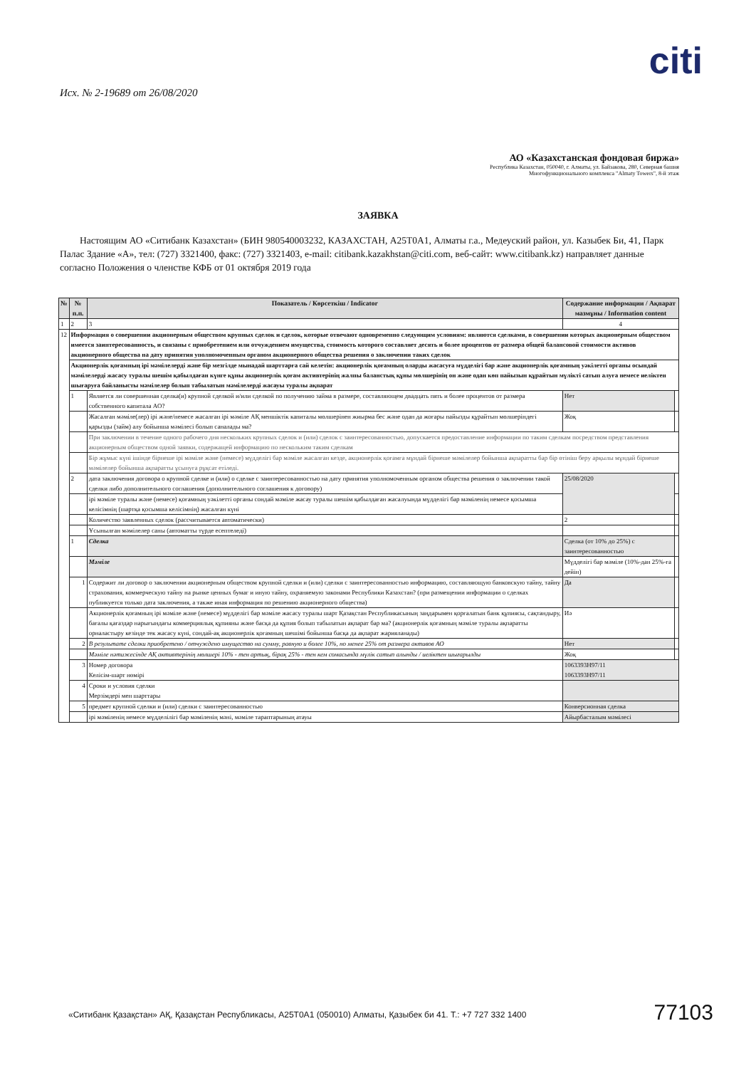citi
Исх. № 2-19689 от 26/08/2020
АО «Казахстанская фондовая биржа»
Республика Казахстан, 050040, г. Алматы, ул. Байзакова, 280, Северная башня
Многофункционального комплекса "Almaty Towers", 8-й этаж
ЗАЯВКА
Настоящим АО «Ситибанк Казахстан» (БИН 980540003232, КАЗАХСТАН, A25T0A1, Алматы г.а., Медеуский район, ул. Казыбек Би, 41, Парк Палас Здание «А», тел: (727) 3321400, факс: (727) 3321403, e-mail: citibank.kazakhstan@citi.com, веб-сайт: www.citibank.kz) направляет данные согласно Положения о членстве КФБ от 01 октября 2019 года
| № | № п.п. | Показатель / Көрсеткіш / Indicator | Содержание информации / Ақпарат мазмұны / Information content | |
| --- | --- | --- | --- | --- |
| 1 | 2 | 3 | 4 | |
| 12 | Информация о совершении акционерным обществом крупных сделок и сделок, которые отвечают одновременно следующим условиям: являются сделками, в совершении которых акционерным обществом имеется заинтересованность, и связаны с приобретением или отчуждением имущества, стоимость которого составляет десять и более процентов от размера общей балансовой стоимости активов акционерного общества на дату принятия уполномоченным органом акционерного общества решения о заключении таких сделок | | | |
| | Акционерлік қоғамның ірі мәмілелерді және бір мезгілде мынадай шарттарға сай келетін: акционерлік қоғамның оларды жасасуға мүдделігі бар және акционерлік қоғамның уәкілетті органы осындай мәмілелерді жасасу туралы шешім қабылдаған күнге құны акционерлік қоғам активтерінің жалпы баланстық құны мөлшерінің он және одан көп пайызын құрайтын мүлікті сатып алуға немесе иеліктен шығаруға байланысты мәмілелер болып табылатын мәмілелерді жасауы туралы ақпарат | | | |
| | 1 | Является ли совершенная сделка(и) крупной сделкой и/или сделкой по получению займа в размере, составляющем двадцать пять и более процентов от размера собственного капитала АО? | Нет | |
| | | Жасалған мәміле(лер) ірі және/немесе жасалған ірі мәміле АҚ меншіктік капиталы мөлшерінен жиырма бес және одан да жоғары пайызды құрайтын мөлшеріндегі қарызды (займ) алу бойынша мәмілесі болып саналады ма? | Жоқ | |
| | | При заключении в течение одного рабочего дня нескольких крупных сделок и (или) сделок с заинтересованностью, допускается предоставление информации по таким сделкам посредством представления акционерным обществом одной заявки, содержащей информацию по нескольким таким сделкам | | |
| | | Бір жұмыс күні ішінде бірнеше ірі мәміле және (немесе) мүдделігі бар мәміле жасалған кезде, акционерлік қоғамға мұндай бірнеше мәмілелер бойынша ақпаратты бар бір өтініш беру арқылы мұндай бірнеше мәмілелер бойынша ақпаратты ұсынуға рұқсат етіледі. | | |
| | 2 | дата заключения договора о крупной сделке и (или) о сделке с заинтересованностью на дату принятия уполномоченным органом общества решения о заключении такой сделки либо дополнительного соглашения (дополнительного соглашения к договору) | 25/08/2020 | |
| | | ірі мәміле туралы және (немесе) қоғамның уәкілетті органы сондай мәміле жасау туралы шешім қабылдаған жасалуында мүдделігі бар мәміленің немесе қосымша келісімнің (шартқа қосымша келісімнің) жасалған күні | | |
| | | Количество заявленных сделок (рассчитывается автоматически) | 2 | |
| | | Ұсынылған мәмілелер саны (автоматты түрде есептеледі) | | |
| | 1 | Сделка | Сделка (от 10% до 25%) с заинтересованностью | |
| | | Мәміле | Мүдделігі бар мәміле (10%-дан 25%-ға дейін) | |
| | 1 | Содержит ли договор о заключении акционерным обществом крупной сделки и (или) сделки с заинтересованностью информацию, составляющую банковскую тайну, тайну страхования, коммерческую тайну на рынке ценных бумаг и иную тайну, охраняемую законами Республики Казахстан? (при размещении информации о сделках публикуется только дата заключения, а также иная информация по решению акционерного общества) | Да | |
| | | Акционерлік қоғамның ірі мәміле және (немесе) мүдделігі бар мәміле жасасу туралы шарт Қазақстан Республикасының заңдарымен қорғалатын банк құпиясы, сақтандыру, бағалы қағаздар нарығындағы коммерциялық құпияны және басқа да құпия болып табылатын ақпарат бар ма? (акционерлік қоғамның мәміле туралы ақпаратты орналастыру кезінде тек жасасу күні, сондай-ақ акционерлік қоғамның шешімі бойынша басқа да ақпарат жарияланады) | Иә | |
| | 2 | В результате сделки приобретено / отчуждено имущество на сумму, равную и более 10%, но менее 25% от размера активов АО | Нет | |
| | | Мәміле нәтижесінде АҚ активтерінің мөлшері 10% - тен артық, бірақ 25% - тен кем сомасында мүлік сатып алынды / иеліктен шығарылды | Жоқ | |
| | 3 | Номер договора Келісім-шарт нөмірі | 1063393H97/11 1063393H97/11 | |
| | 4 | Сроки и условия сделки Мерзімдері мен шарттары | | |
| | 5 | предмет крупной сделки и (или) сделки с заинтересованностью | Конверсионная сделка | |
| | | ірі мәміленің немесе мүдделілігі бар мәміленің мәні, мәміле тараптарының атауы | Айырбасталым мәмілесі | |
«Ситибанк Қазақстан» АҚ, Қазақстан Республикасы, A25T0A1 (050010) Алматы, Қазыбек би 41. Т.: +7 727 332 1400
77103